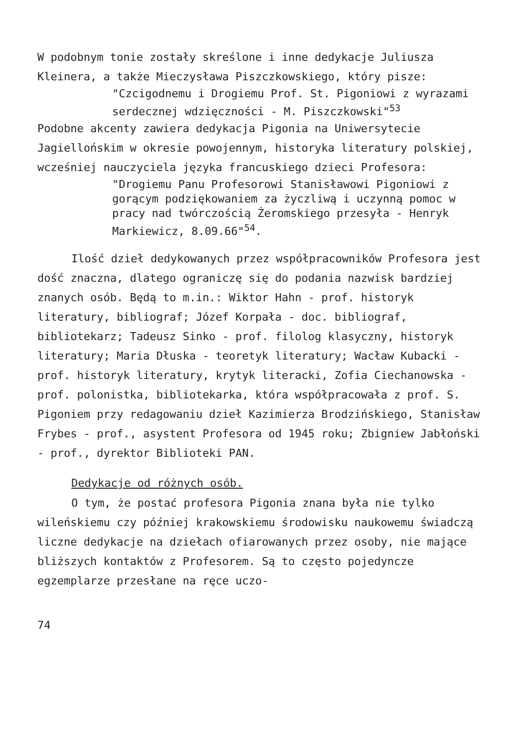W podobnym tonie zostały skreślone i inne dedykacje Juliusza Kleinera, a także Mieczysława Piszczkowskiego, który pisze:
"Czcigodnemu i Drogiemu Prof. St. Pigoniowi z wyrazami serdecznej wdzięczności - M. Piszczkowski"<sup>53</sup>
Podobne akcenty zawiera dedykacja Pigonia na Uniwersytecie Jagiellońskim w okresie powojennym, historyka literatury polskiej, wcześniej nauczyciela języka francuskiego dzieci Profesora:
"Drogiemu Panu Profesorowi Stanisławowi Pigoniowi z gorącym podziękowaniem za życzliwą i uczynną pomoc w pracy nad twórczością Żeromskiego przesyła - Henryk Markiewicz, 8.09.66"<sup>54</sup>.
Ilość dzieł dedykowanych przez współpracowników Profesora jest dość znaczna, dlatego ograniczę się do podania nazwisk bardziej znanych osób. Będą to m.in.: Wiktor Hahn - prof. historyk literatury, bibliograf; Józef Korpała - doc. bibliograf, bibliotekarz; Tadeusz Sinko - prof. filolog klasyczny, historyk literatury; Maria Dłuska - teoretyk literatury; Wacław Kubacki - prof. historyk literatury, krytyk literacki, Zofia Ciechanowska - prof. polonistka, bibliotekarka, która współpracowała z prof. S. Pigoniem przy redagowaniu dzieł Kazimierza Brodzińskiego, Stanisław Frybes - prof., asystent Profesora od 1945 roku; Zbigniew Jabłoński - prof., dyrektor Biblioteki PAN.
Dedykacje od różnych osób.
O tym, że postać profesora Pigonia znana była nie tylko wileńskiemu czy później krakowskiemu środowisku naukowemu świadczą liczne dedykacje na dziełach ofiarowanych przez osoby, nie mające bliższych kontaktów z Profesorem. Są to często pojedyncze egzemplarze przesłane na ręce uczo-
74